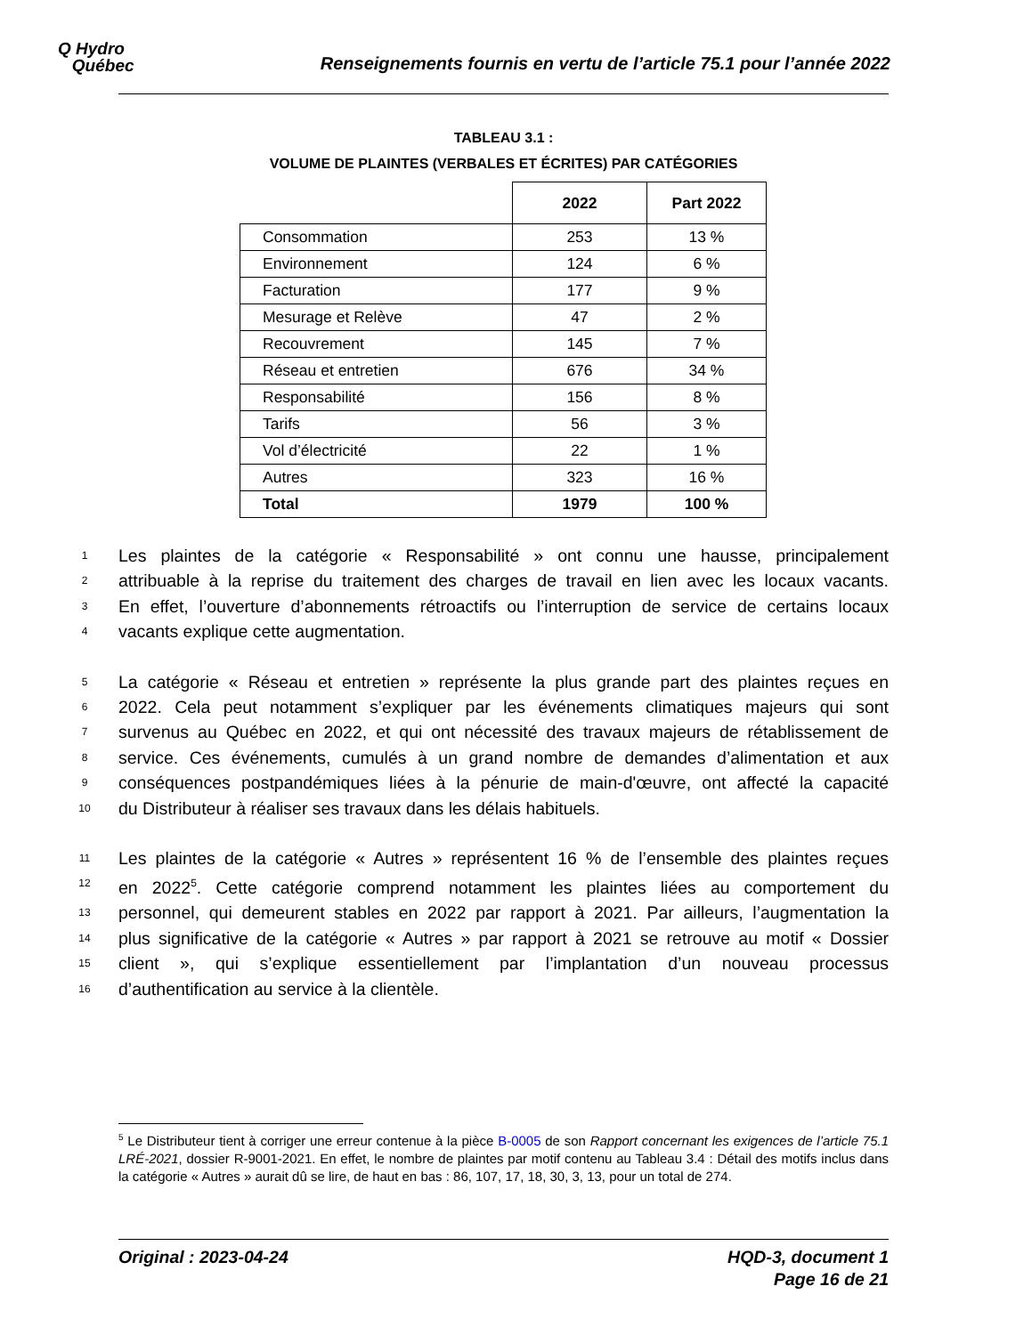Q Hydro
Québec
Renseignements fournis en vertu de l’article 75.1 pour l’année 2022
TABLEAU 3.1 :
VOLUME DE PLAINTES (VERBALES ET ÉCRITES) PAR CATÉGORIES
| | 2022 | Part 2022 |
| --- | --- | --- |
| Consommation | 253 | 13 % |
| Environnement | 124 | 6 % |
| Facturation | 177 | 9 % |
| Mesurage et Relève | 47 | 2 % |
| Recouvrement | 145 | 7 % |
| Réseau et entretien | 676 | 34 % |
| Responsabilité | 156 | 8 % |
| Tarifs | 56 | 3 % |
| Vol d’électricité | 22 | 1 % |
| Autres | 323 | 16 % |
| Total | 1979 | 100 % |
1 Les plaintes de la catégorie « Responsabilité » ont connu une hausse, principalement
2 attribuable à la reprise du traitement des charges de travail en lien avec les locaux vacants.
3 En effet, l’ouverture d’abonnements rétroactifs ou l’interruption de service de certains locaux
4 vacants explique cette augmentation.
5 La catégorie « Réseau et entretien » représente la plus grande part des plaintes reçues en
6 2022. Cela peut notamment s’expliquer par les événements climatiques majeurs qui sont
7 survenus au Québec en 2022, et qui ont nécessité des travaux majeurs de rétablissement de
8 service. Ces événements, cumulés à un grand nombre de demandes d’alimentation et aux
9 conséquences postpandémiques liées à la pénurie de main-d'œuvre, ont affecté la capacité
10 du Distributeur à réaliser ses travaux dans les délais habituels.
11 Les plaintes de la catégorie « Autres » représentent 16 % de l’ensemble des plaintes reçues
12 en 2022<sup>5</sup>. Cette catégorie comprend notamment les plaintes liées au comportement du
13 personnel, qui demeurent stables en 2022 par rapport à 2021. Par ailleurs, l’augmentation la
14 plus significative de la catégorie « Autres » par rapport à 2021 se retrouve au motif « Dossier
15 client », qui s’explique essentiellement par l’implantation d’un nouveau processus
16 d’authentification au service à la clientèle.
<sup>5</sup> Le Distributeur tient à corriger une erreur contenue à la pièce B-0005 de son Rapport concernant les exigences de l’article 75.1 LRÉ-2021, dossier R-9001-2021. En effet, le nombre de plaintes par motif contenu au Tableau 3.4 : Détail des motifs inclus dans la catégorie « Autres » aurait dû se lire, de haut en bas : 86, 107, 17, 18, 30, 3, 13, pour un total de 274.
Original : 2023-04-24 HQD-3, document 1
Page 16 de 21